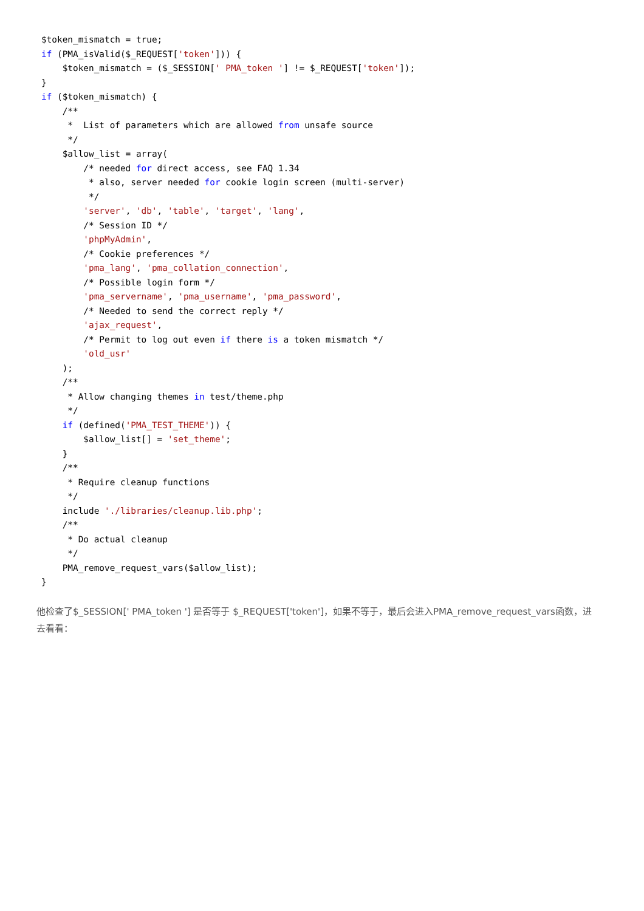$token_mismatch = true;
if (PMA_isValid($_REQUEST['token'])) {
    $token_mismatch = ($_SESSION[' PMA_token '] != $_REQUEST['token']);
}
if ($token_mismatch) {
    /**
     *  List of parameters which are allowed from unsafe source
     */
    $allow_list = array(
        /* needed for direct access, see FAQ 1.34
         * also, server needed for cookie login screen (multi-server)
         */
        'server', 'db', 'table', 'target', 'lang',
        /* Session ID */
        'phpMyAdmin',
        /* Cookie preferences */
        'pma_lang', 'pma_collation_connection',
        /* Possible login form */
        'pma_servername', 'pma_username', 'pma_password',
        /* Needed to send the correct reply */
        'ajax_request',
        /* Permit to log out even if there is a token mismatch */
        'old_usr'
    );
    /**
     * Allow changing themes in test/theme.php
     */
    if (defined('PMA_TEST_THEME')) {
        $allow_list[] = 'set_theme';
    }
    /**
     * Require cleanup functions
     */
    include './libraries/cleanup.lib.php';
    /**
     * Do actual cleanup
     */
    PMA_remove_request_vars($allow_list);
}
他检查了$_SESSION[' PMA_token '] 是否等于 $_REQUEST['token']，如果不等于，最后会进入PMA_remove_request_vars函数，进去看看：